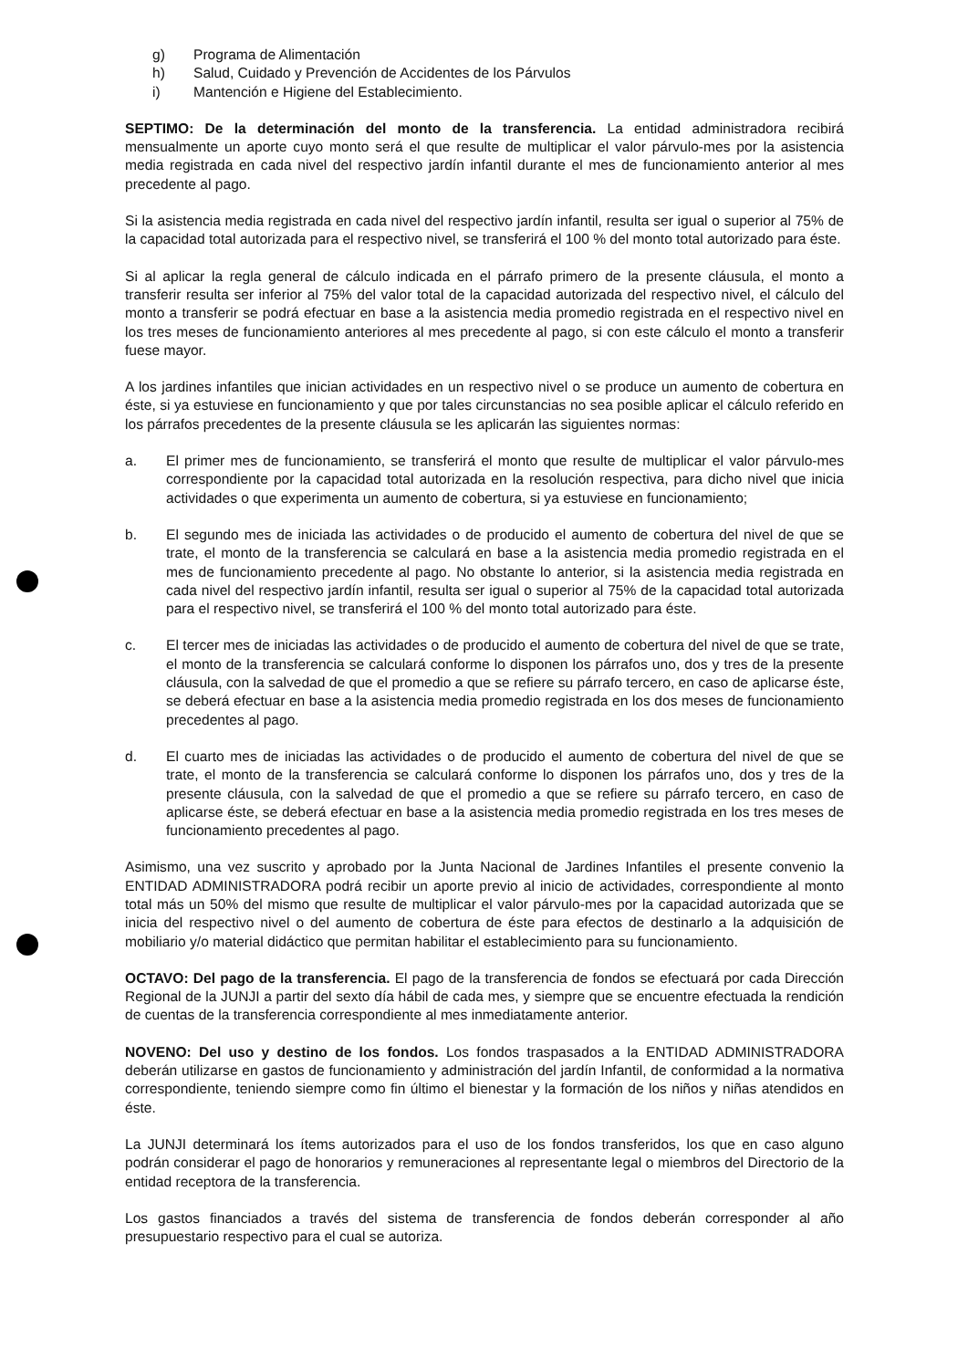g) Programa de Alimentación
h) Salud, Cuidado y Prevención de Accidentes de los Párvulos
i) Mantención e Higiene del Establecimiento.
SEPTIMO: De la determinación del monto de la transferencia. La entidad administradora recibirá mensualmente un aporte cuyo monto será el que resulte de multiplicar el valor párvulo-mes por la asistencia media registrada en cada nivel del respectivo jardín infantil durante el mes de funcionamiento anterior al mes precedente al pago.
Si la asistencia media registrada en cada nivel del respectivo jardín infantil, resulta ser igual o superior al 75% de la capacidad total autorizada para el respectivo nivel, se transferirá el 100 % del monto total autorizado para éste.
Si al aplicar la regla general de cálculo indicada en el párrafo primero de la presente cláusula, el monto a transferir resulta ser inferior al 75% del valor total de la capacidad autorizada del respectivo nivel, el cálculo del monto a transferir se podrá efectuar en base a la asistencia media promedio registrada en el respectivo nivel en los tres meses de funcionamiento anteriores al mes precedente al pago, si con este cálculo el monto a transferir fuese mayor.
A los jardines infantiles que inician actividades en un respectivo nivel o se produce un aumento de cobertura en éste, si ya estuviese en funcionamiento y que por tales circunstancias no sea posible aplicar el cálculo referido en los párrafos precedentes de la presente cláusula se les aplicarán las siguientes normas:
a. El primer mes de funcionamiento, se transferirá el monto que resulte de multiplicar el valor párvulo-mes correspondiente por la capacidad total autorizada en la resolución respectiva, para dicho nivel que inicia actividades o que experimenta un aumento de cobertura, si ya estuviese en funcionamiento;
b. El segundo mes de iniciada las actividades o de producido el aumento de cobertura del nivel de que se trate, el monto de la transferencia se calculará en base a la asistencia media promedio registrada en el mes de funcionamiento precedente al pago. No obstante lo anterior, si la asistencia media registrada en cada nivel del respectivo jardín infantil, resulta ser igual o superior al 75% de la capacidad total autorizada para el respectivo nivel, se transferirá el 100 % del monto total autorizado para éste.
c. El tercer mes de iniciadas las actividades o de producido el aumento de cobertura del nivel de que se trate, el monto de la transferencia se calculará conforme lo disponen los párrafos uno, dos y tres de la presente cláusula, con la salvedad de que el promedio a que se refiere su párrafo tercero, en caso de aplicarse éste, se deberá efectuar en base a la asistencia media promedio registrada en los dos meses de funcionamiento precedentes al pago.
d. El cuarto mes de iniciadas las actividades o de producido el aumento de cobertura del nivel de que se trate, el monto de la transferencia se calculará conforme lo disponen los párrafos uno, dos y tres de la presente cláusula, con la salvedad de que el promedio a que se refiere su párrafo tercero, en caso de aplicarse éste, se deberá efectuar en base a la asistencia media promedio registrada en los tres meses de funcionamiento precedentes al pago.
Asimismo, una vez suscrito y aprobado por la Junta Nacional de Jardines Infantiles el presente convenio la ENTIDAD ADMINISTRADORA podrá recibir un aporte previo al inicio de actividades, correspondiente al monto total más un 50% del mismo que resulte de multiplicar el valor párvulo-mes por la capacidad autorizada que se inicia del respectivo nivel o del aumento de cobertura de éste para efectos de destinarlo a la adquisición de mobiliario y/o material didáctico que permitan habilitar el establecimiento para su funcionamiento.
OCTAVO: Del pago de la transferencia. El pago de la transferencia de fondos se efectuará por cada Dirección Regional de la JUNJI a partir del sexto día hábil de cada mes, y siempre que se encuentre efectuada la rendición de cuentas de la transferencia correspondiente al mes inmediatamente anterior.
NOVENO: Del uso y destino de los fondos. Los fondos traspasados a la ENTIDAD ADMINISTRADORA deberán utilizarse en gastos de funcionamiento y administración del jardín Infantil, de conformidad a la normativa correspondiente, teniendo siempre como fin último el bienestar y la formación de los niños y niñas atendidos en éste.
La JUNJI determinará los ítems autorizados para el uso de los fondos transferidos, los que en caso alguno podrán considerar el pago de honorarios y remuneraciones al representante legal o miembros del Directorio de la entidad receptora de la transferencia.
Los gastos financiados a través del sistema de transferencia de fondos deberán corresponder al año presupuestario respectivo para el cual se autoriza.